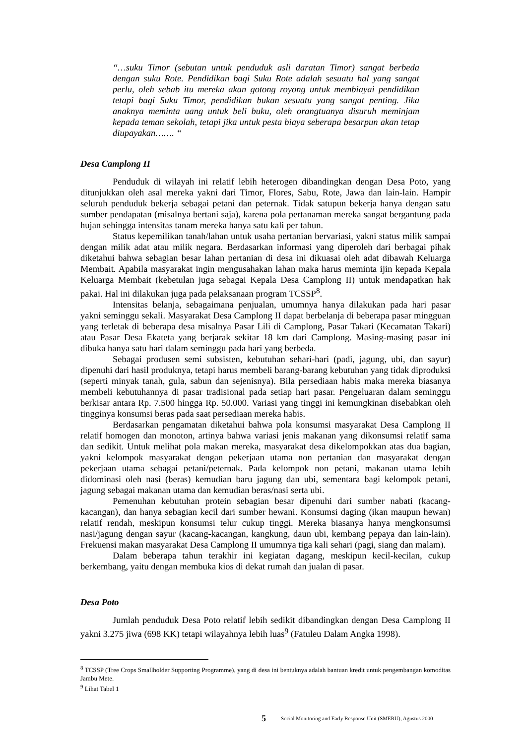“…suku Timor (sebutan untuk penduduk asli daratan Timor) sangat berbeda dengan suku Rote. Pendidikan bagi Suku Rote adalah sesuatu hal yang sangat perlu, oleh sebab itu mereka akan gotong royong untuk membiayai pendidikan tetapi bagi Suku Timor, pendidikan bukan sesuatu yang sangat penting. Jika anaknya meminta uang untuk beli buku, oleh orangtuanya disuruh meminjam kepada teman sekolah, tetapi jika untuk pesta biaya seberapa besarpun akan tetap diupayakan……. “
Desa Camplong II
Penduduk di wilayah ini relatif lebih heterogen dibandingkan dengan Desa Poto, yang ditunjukkan oleh asal mereka yakni dari Timor, Flores, Sabu, Rote, Jawa dan lain-lain. Hampir seluruh penduduk bekerja sebagai petani dan peternak. Tidak satupun bekerja hanya dengan satu sumber pendapatan (misalnya bertani saja), karena pola pertanaman mereka sangat bergantung pada hujan sehingga intensitas tanam mereka hanya satu kali per tahun.
Status kepemilikan tanah/lahan untuk usaha pertanian bervariasi, yakni status milik sampai dengan milik adat atau milik negara. Berdasarkan informasi yang diperoleh dari berbagai pihak diketahui bahwa sebagian besar lahan pertanian di desa ini dikuasai oleh adat dibawah Keluarga Membait. Apabila masyarakat ingin mengusahakan lahan maka harus meminta ijin kepada Kepala Keluarga Membait (kebetulan juga sebagai Kepala Desa Camplong II) untuk mendapatkan hak pakai. Hal ini dilakukan juga pada pelaksanaan program TCSSP<sup>8</sup>.
Intensitas belanja, sebagaimana penjualan, umumnya hanya dilakukan pada hari pasar yakni seminggu sekali. Masyarakat Desa Camplong II dapat berbelanja di beberapa pasar mingguan yang terletak di beberapa desa misalnya Pasar Lili di Camplong, Pasar Takari (Kecamatan Takari) atau Pasar Desa Ekateta yang berjarak sekitar 18 km dari Camplong. Masing-masing pasar ini dibuka hanya satu hari dalam seminggu pada hari yang berbeda.
Sebagai produsen semi subsisten, kebutuhan sehari-hari (padi, jagung, ubi, dan sayur) dipenuhi dari hasil produknya, tetapi harus membeli barang-barang kebutuhan yang tidak diproduksi (seperti minyak tanah, gula, sabun dan sejenisnya). Bila persediaan habis maka mereka biasanya membeli kebutuhannya di pasar tradisional pada setiap hari pasar. Pengeluaran dalam seminggu berkisar antara Rp. 7.500 hingga Rp. 50.000. Variasi yang tinggi ini kemungkinan disebabkan oleh tingginya konsumsi beras pada saat persediaan mereka habis.
Berdasarkan pengamatan diketahui bahwa pola konsumsi masyarakat Desa Camplong II relatif homogen dan monoton, artinya bahwa variasi jenis makanan yang dikonsumsi relatif sama dan sedikit. Untuk melihat pola makan mereka, masyarakat desa dikelompokkan atas dua bagian, yakni kelompok masyarakat dengan pekerjaan utama non pertanian dan masyarakat dengan pekerjaan utama sebagai petani/peternak. Pada kelompok non petani, makanan utama lebih didominasi oleh nasi (beras) kemudian baru jagung dan ubi, sementara bagi kelompok petani, jagung sebagai makanan utama dan kemudian beras/nasi serta ubi.
Pemenuhan kebutuhan protein sebagian besar dipenuhi dari sumber nabati (kacang-kacangan), dan hanya sebagian kecil dari sumber hewani. Konsumsi daging (ikan maupun hewan) relatif rendah, meskipun konsumsi telur cukup tinggi. Mereka biasanya hanya mengkonsumsi nasi/jagung dengan sayur (kacang-kacangan, kangkung, daun ubi, kembang pepaya dan lain-lain). Frekuensi makan masyarakat Desa Camplong II umumnya tiga kali sehari (pagi, siang dan malam).
Dalam beberapa tahun terakhir ini kegiatan dagang, meskipun kecil-kecilan, cukup berkembang, yaitu dengan membuka kios di dekat rumah dan jualan di pasar.
Desa Poto
Jumlah penduduk Desa Poto relatif lebih sedikit dibandingkan dengan Desa Camplong II yakni 3.275 jiwa (698 KK) tetapi wilayahnya lebih luas<sup>9</sup> (Fatuleu Dalam Angka 1998).
<sup>8</sup> TCSSP (Tree Crops Smallholder Supporting Programme), yang di desa ini bentuknya adalah bantuan kredit untuk pengembangan komoditas Jambu Mete.
<sup>9</sup> Lihat Tabel 1
5 Social Monitoring and Early Response Unit (SMERU), Agustus 2000